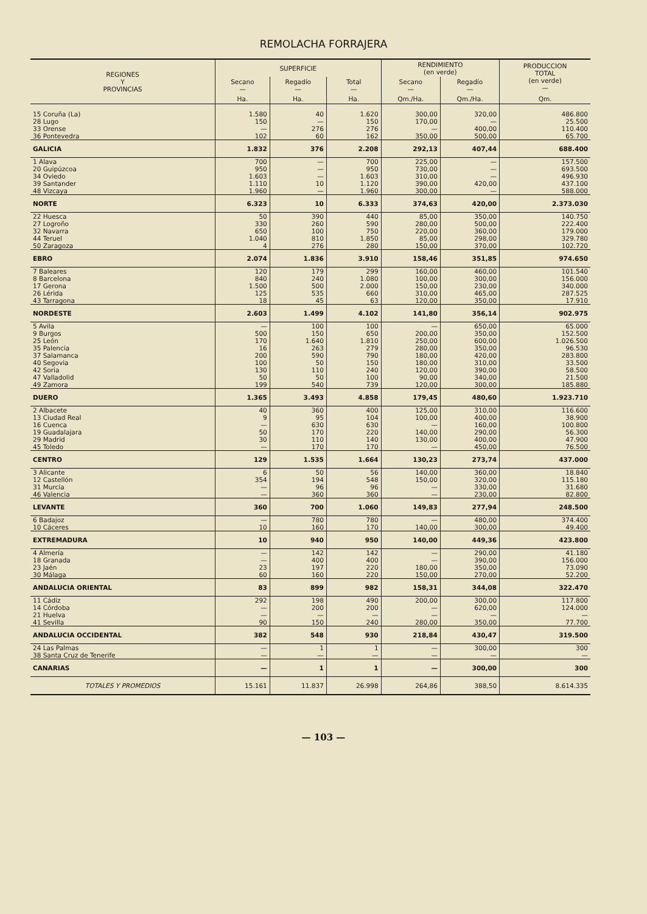REMOLACHA FORRAJERA
| REGIONES Y PROVINCIAS | SUPERFICIE | | | RENDIMIENTO (en verde) | | PRODUCCION TOTAL (en verde) — |
| --- | --- | --- | --- | --- | --- | --- |
| | Secano — | Regadío — | Total — | Secano — | Regadío — | |
| | Ha. | Ha. | Ha. | Qm./Ha. | Qm./Ha. | Qm. |
| 15 Coruña (La) | 1.580 | 40 | 1.620 | 300,00 | 320,00 | 486.800 |
| 28 Lugo | 150 | — | 150 | 170,00 | — | 25.500 |
| 33 Orense | — | 276 | 276 | — | 400,00 | 110.400 |
| 36 Pontevedra | 102 | 60 | 162 | 350,00 | 500,00 | 65.700 |
| GALICIA | 1.832 | 376 | 2.208 | 292,13 | 407,44 | 688.400 |
| 1 Alava | 700 | — | 700 | 225,00 | — | 157.500 |
| 20 Guipúzcoa | 950 | — | 950 | 730,00 | — | 693.500 |
| 34 Oviedo | 1.603 | — | 1.603 | 310,00 | — | 496.930 |
| 39 Santander | 1.110 | 10 | 1.120 | 390,00 | 420,00 | 437.100 |
| 48 Vizcaya | 1.960 | — | 1.960 | 300,00 | — | 588.000 |
| NORTE | 6.323 | 10 | 6.333 | 374,63 | 420,00 | 2.373.030 |
| 22 Huesca | 50 | 390 | 440 | 85,00 | 350,00 | 140.750 |
| 27 Logroño | 330 | 260 | 590 | 280,00 | 500,00 | 222.400 |
| 32 Navarra | 650 | 100 | 750 | 220,00 | 360,00 | 179.000 |
| 44 Teruel | 1.040 | 810 | 1.850 | 85,00 | 298,00 | 329.780 |
| 50 Zaragoza | 4 | 276 | 280 | 150,00 | 370,00 | 102.720 |
| EBRO | 2.074 | 1.836 | 3.910 | 158,46 | 351,85 | 974.650 |
| 7 Baleares | 120 | 179 | 299 | 160,00 | 460,00 | 101.540 |
| 8 Barcelona | 840 | 240 | 1.080 | 100,00 | 300,00 | 156.000 |
| 17 Gerona | 1.500 | 500 | 2.000 | 150,00 | 230,00 | 340.000 |
| 26 Lérida | 125 | 535 | 660 | 310,00 | 465,00 | 287.525 |
| 43 Tarragona | 18 | 45 | 63 | 120,00 | 350,00 | 17.910 |
| NORDESTE | 2.603 | 1.499 | 4.102 | 141,80 | 356,14 | 902.975 |
| 5 Avila | — | 100 | 100 | — | 650,00 | 65.000 |
| 9 Burgos | 500 | 150 | 650 | 200,00 | 350,00 | 152.500 |
| 25 León | 170 | 1.640 | 1.810 | 250,00 | 600,00 | 1.026.500 |
| 35 Palencia | 16 | 263 | 279 | 280,00 | 350,00 | 96.530 |
| 37 Salamanca | 200 | 590 | 790 | 180,00 | 420,00 | 283.800 |
| 40 Segovia | 100 | 50 | 150 | 180,00 | 310,00 | 33.500 |
| 42 Soria | 130 | 110 | 240 | 120,00 | 390,00 | 58.500 |
| 47 Valladolid | 50 | 50 | 100 | 90,00 | 340,00 | 21.500 |
| 49 Zamora | 199 | 540 | 739 | 120,00 | 300,00 | 185.880 |
| DUERO | 1.365 | 3.493 | 4.858 | 179,45 | 480,60 | 1.923.710 |
| 2 Albacete | 40 | 360 | 400 | 125,00 | 310,00 | 116.600 |
| 13 Ciudad Real | 9 | 95 | 104 | 100,00 | 400,00 | 38.900 |
| 16 Cuenca | — | 630 | 630 | — | 160,00 | 100.800 |
| 19 Guadalajara | 50 | 170 | 220 | 140,00 | 290,00 | 56.300 |
| 29 Madrid | 30 | 110 | 140 | 130,00 | 400,00 | 47.900 |
| 45 Toledo | — | 170 | 170 | — | 450,00 | 76.500 |
| CENTRO | 129 | 1.535 | 1.664 | 130,23 | 273,74 | 437.000 |
| 3 Alicante | 6 | 50 | 56 | 140,00 | 360,00 | 18.840 |
| 12 Castellón | 354 | 194 | 548 | 150,00 | 320,00 | 115.180 |
| 31 Murcia | — | 96 | 96 | — | 330,00 | 31.680 |
| 46 Valencia | — | 360 | 360 | — | 230,00 | 82.800 |
| LEVANTE | 360 | 700 | 1.060 | 149,83 | 277,94 | 248.500 |
| 6 Badajoz | — | 780 | 780 | — | 480,00 | 374.400 |
| 10 Cáceres | 10 | 160 | 170 | 140,00 | 300,00 | 49.400 |
| EXTREMADURA | 10 | 940 | 950 | 140,00 | 449,36 | 423.800 |
| 4 Almería | — | 142 | 142 | — | 290,00 | 41.180 |
| 18 Granada | — | 400 | 400 | — | 390,00 | 156.000 |
| 23 Jaén | 23 | 197 | 220 | 180,00 | 350,00 | 73.090 |
| 30 Málaga | 60 | 160 | 220 | 150,00 | 270,00 | 52.200 |
| ANDALUCIA ORIENTAL | 83 | 899 | 982 | 158,31 | 344,08 | 322.470 |
| 11 Cádiz | 292 | 198 | 490 | 200,00 | 300,00 | 117.800 |
| 14 Córdoba | — | 200 | 200 | — | 620,00 | 124.000 |
| 21 Huelva | — | — | — | — | — | — |
| 41 Sevilla | 90 | 150 | 240 | 280,00 | 350,00 | 77.700 |
| ANDALUCIA OCCIDENTAL | 382 | 548 | 930 | 218,84 | 430,47 | 319.500 |
| 24 Las Palmas | — | 1 | 1 | — | 300,00 | 300 |
| 38 Santa Cruz de Tenerife | — | — | — | — | — | — |
| CANARIAS | — | 1 | 1 | — | 300,00 | 300 |
| TOTALES Y PROMEDIOS | 15.161 | 11.837 | 26.998 | 264,86 | 388,50 | 8.614.335 |
— 103 —